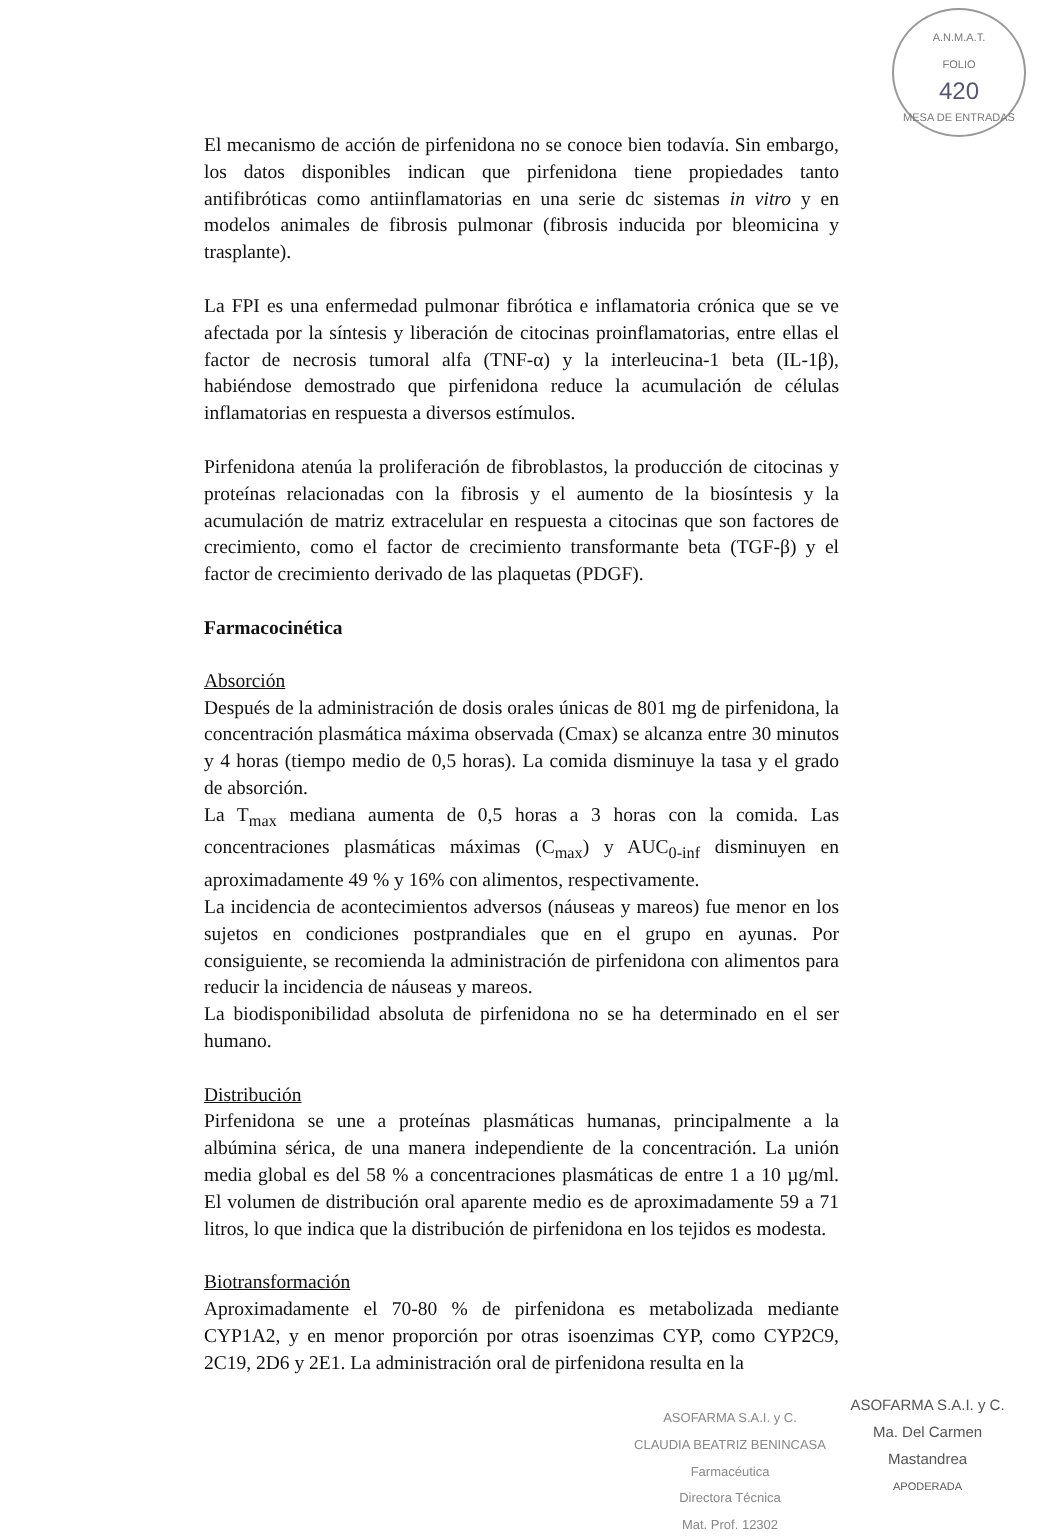A.N.M.A.T.
FOLIO
420
MESA DE ENTRADAS
El mecanismo de acción de pirfenidona no se conoce bien todavía. Sin embargo, los datos disponibles indican que pirfenidona tiene propiedades tanto antifibróticas como antiinflamatorias en una serie dc sistemas in vitro y en modelos animales de fibrosis pulmonar (fibrosis inducida por bleomicina y trasplante).
La FPI es una enfermedad pulmonar fibrótica e inflamatoria crónica que se ve afectada por la síntesis y liberación de citocinas proinflamatorias, entre ellas el factor de necrosis tumoral alfa (TNF-α) y la interleucina-1 beta (IL-1β), habiéndose demostrado que pirfenidona reduce la acumulación de células inflamatorias en respuesta a diversos estímulos.
Pirfenidona atenúa la proliferación de fibroblastos, la producción de citocinas y proteínas relacionadas con la fibrosis y el aumento de la biosíntesis y la acumulación de matriz extracelular en respuesta a citocinas que son factores de crecimiento, como el factor de crecimiento transformante beta (TGF-β) y el factor de crecimiento derivado de las plaquetas (PDGF).
Farmacocinética
Absorción
Después de la administración de dosis orales únicas de 801 mg de pirfenidona, la concentración plasmática máxima observada (Cmax) se alcanza entre 30 minutos y 4 horas (tiempo medio de 0,5 horas). La comida disminuye la tasa y el grado de absorción.
La T<sub>max</sub> mediana aumenta de 0,5 horas a 3 horas con la comida. Las concentraciones plasmáticas máximas (C<sub>max</sub>) y AUC<sub>0-inf</sub> disminuyen en aproximadamente 49 % y 16% con alimentos, respectivamente.
La incidencia de acontecimientos adversos (náuseas y mareos) fue menor en los sujetos en condiciones postprandiales que en el grupo en ayunas. Por consiguiente, se recomienda la administración de pirfenidona con alimentos para reducir la incidencia de náuseas y mareos.
La biodisponibilidad absoluta de pirfenidona no se ha determinado en el ser humano.
Distribución
Pirfenidona se une a proteínas plasmáticas humanas, principalmente a la albúmina sérica, de una manera independiente de la concentración. La unión media global es del 58 % a concentraciones plasmáticas de entre 1 a 10 µg/ml. El volumen de distribución oral aparente medio es de aproximadamente 59 a 71 litros, lo que indica que la distribución de pirfenidona en los tejidos es modesta.
Biotransformación
Aproximadamente el 70-80 % de pirfenidona es metabolizada mediante CYP1A2, y en menor proporción por otras isoenzimas CYP, como CYP2C9, 2C19, 2D6 y 2E1. La administración oral de pirfenidona resulta en la
ASOFARMA S.A.I. y C.
CLAUDIA BEATRIZ BENINCASA
Farmacéutica
Directora Técnica
Mat. Prof. 12302
ASOFARMA S.A.I. y C.
Ma. Del Carmen Mastandrea
APODERADA